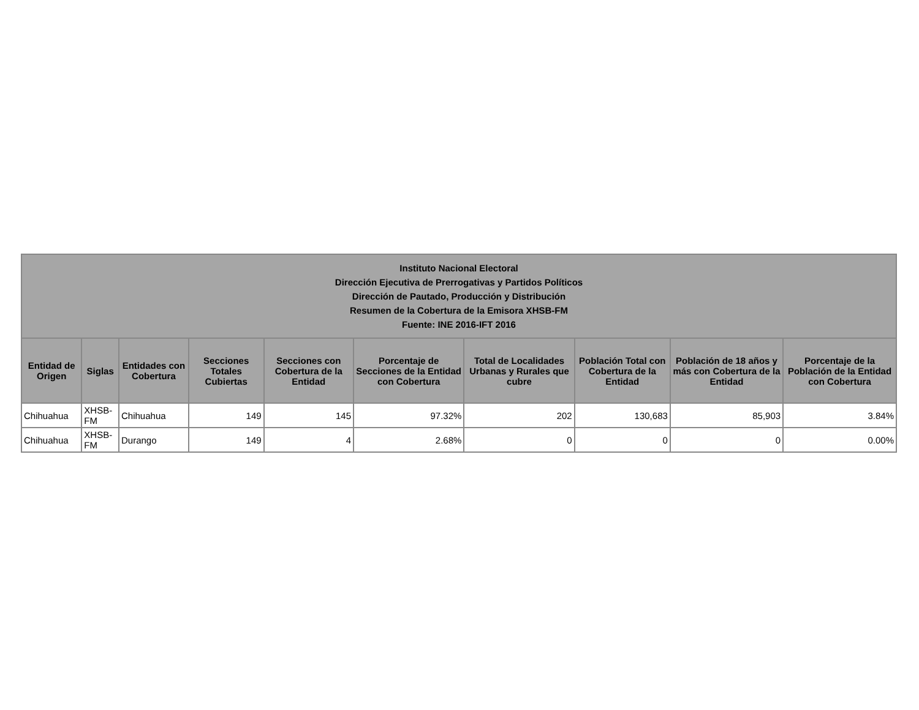| Instituto Nacional Electoral Dirección Ejecutiva de Prerrogativas y Partidos Políticos Dirección de Pautado, Producción y Distribución Resumen de la Cobertura de la Emisora XHSB-FM Fuente: INE 2016-IFT 2016 | | | | | | | | | |
| --- | --- | --- | --- | --- | --- | --- | --- | --- | --- |
| Entidad de Origen | Siglas | Entidades con Cobertura | Secciones Totales Cubiertas | Secciones con Cobertura de la Entidad | Porcentaje de Secciones de la Entidad con Cobertura | Total de Localidades Urbanas y Rurales que cubre | Población Total con Cobertura de la Entidad | Población de 18 años y más con Cobertura de la Entidad | Porcentaje de la Población de la Entidad con Cobertura |
| Chihuahua | XHSB-FM | Chihuahua | 149 | 145 | 97.32% | 202 | 130,683 | 85,903 | 3.84% |
| Chihuahua | XHSB-FM | Durango | 149 | 4 | 2.68% | 0 | 0 | 0 | 0.00% |